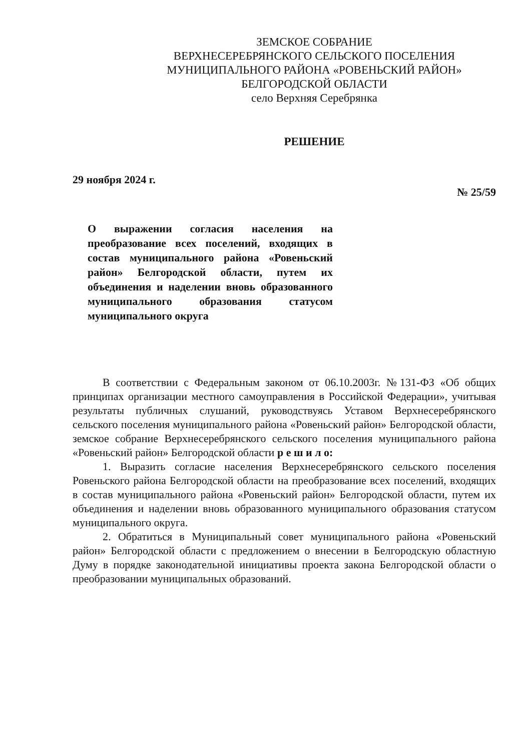ЗЕМСКОЕ СОБРАНИЕ
ВЕРХНЕСЕРЕБРЯНСКОГО СЕЛЬСКОГО ПОСЕЛЕНИЯ
МУНИЦИПАЛЬНОГО РАЙОНА «РОВЕНЬСКИЙ РАЙОН»
БЕЛГОРОДСКОЙ ОБЛАСТИ
село Верхняя Серебрянка
РЕШЕНИЕ
29 ноября 2024 г. № 25/59
О выражении согласия населения на преобразование всех поселений, входящих в состав муниципального района «Ровеньский район» Белгородской области, путем их объединения и наделении вновь образованного муниципального образования статусом муниципального округа
В соответствии с Федеральным законом от 06.10.2003г. №131-ФЗ «Об общих принципах организации местного самоуправления в Российской Федерации», учитывая результаты публичных слушаний, руководствуясь Уставом Верхнесеребрянского сельского поселения муниципального района «Ровеньский район» Белгородской области, земское собрание Верхнесеребрянского сельского поселения муниципального района «Ровеньский район» Белгородской области р е ш и л о:
1. Выразить согласие населения Верхнесеребрянского сельского поселения Ровеньского района Белгородской области на преобразование всех поселений, входящих в состав муниципального района «Ровеньский район» Белгородской области, путем их объединения и наделении вновь образованного муниципального образования статусом муниципального округа.
2. Обратиться в Муниципальный совет муниципального района «Ровеньский район» Белгородской области с предложением о внесении в Белгородскую областную Думу в порядке законодательной инициативы проекта закона Белгородской области о преобразовании муниципальных образований.